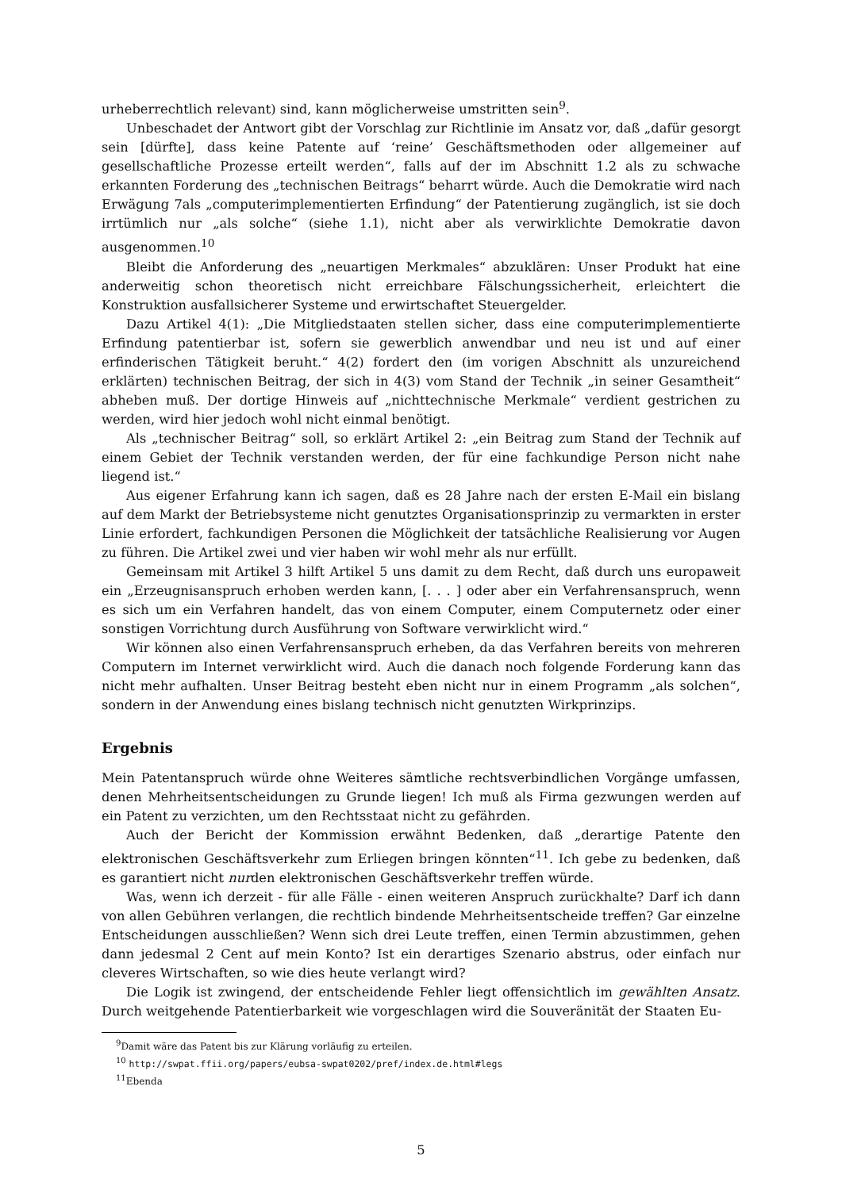urheberrechtlich relevant) sind, kann möglicherweise umstritten sein<sup>9</sup>.
Unbeschadet der Antwort gibt der Vorschlag zur Richtlinie im Ansatz vor, daß „dafür gesorgt sein [dürfte], dass keine Patente auf ‘reine’ Geschäftsmethoden oder allgemeiner auf gesellschaftliche Prozesse erteilt werden“, falls auf der im Abschnitt 1.2 als zu schwache erkannten Forderung des „technischen Beitrags“ beharrt würde. Auch die Demokratie wird nach Erwägung 7als „computerimplementierten Erfindung“ der Patentierung zugänglich, ist sie doch irrtümlich nur „als solche“ (siehe 1.1), nicht aber als verwirklichte Demokratie davon ausgenommen.<sup>10</sup>
Bleibt die Anforderung des „neuartigen Merkmales“ abzuklären: Unser Produkt hat eine anderweitig schon theoretisch nicht erreichbare Fälschungssicherheit, erleichtert die Konstruktion ausfallsicherer Systeme und erwirtschaftet Steuergelder.
Dazu Artikel 4(1): „Die Mitgliedstaaten stellen sicher, dass eine computerimplementierte Erfindung patentierbar ist, sofern sie gewerblich anwendbar und neu ist und auf einer erfinderischen Tätigkeit beruht.“ 4(2) fordert den (im vorigen Abschnitt als unzureichend erklärten) technischen Beitrag, der sich in 4(3) vom Stand der Technik „in seiner Gesamtheit“ abheben muß. Der dortige Hinweis auf „nichttechnische Merkmale“ verdient gestrichen zu werden, wird hier jedoch wohl nicht einmal benötigt.
Als „technischer Beitrag“ soll, so erklärt Artikel 2: „ein Beitrag zum Stand der Technik auf einem Gebiet der Technik verstanden werden, der für eine fachkundige Person nicht nahe liegend ist.“
Aus eigener Erfahrung kann ich sagen, daß es 28 Jahre nach der ersten E-Mail ein bislang auf dem Markt der Betriebsysteme nicht genutztes Organisationsprinzip zu vermarkten in erster Linie erfordert, fachkundigen Personen die Möglichkeit der tatsächliche Realisierung vor Augen zu führen. Die Artikel zwei und vier haben wir wohl mehr als nur erfüllt.
Gemeinsam mit Artikel 3 hilft Artikel 5 uns damit zu dem Recht, daß durch uns europaweit ein „Erzeugnisanspruch erhoben werden kann, [. . . ] oder aber ein Verfahrensanspruch, wenn es sich um ein Verfahren handelt, das von einem Computer, einem Computernetz oder einer sonstigen Vorrichtung durch Ausführung von Software verwirklicht wird.“
Wir können also einen Verfahrensanspruch erheben, da das Verfahren bereits von mehreren Computern im Internet verwirklicht wird. Auch die danach noch folgende Forderung kann das nicht mehr aufhalten. Unser Beitrag besteht eben nicht nur in einem Programm „als solchen“, sondern in der Anwendung eines bislang technisch nicht genutzten Wirkprinzips.
Ergebnis
Mein Patentanspruch würde ohne Weiteres sämtliche rechtsverbindlichen Vorgänge umfassen, denen Mehrheitsentscheidungen zu Grunde liegen! Ich muß als Firma gezwungen werden auf ein Patent zu verzichten, um den Rechtsstaat nicht zu gefährden.
Auch der Bericht der Kommission erwähnt Bedenken, daß „derartige Patente den elektronischen Geschäftsverkehr zum Erliegen bringen könnten“<sup>11</sup>. Ich gebe zu bedenken, daß es garantiert nicht nurden elektronischen Geschäftsverkehr treffen würde.
Was, wenn ich derzeit - für alle Fälle - einen weiteren Anspruch zurückhalte? Darf ich dann von allen Gebühren verlangen, die rechtlich bindende Mehrheitsentscheide treffen? Gar einzelne Entscheidungen ausschließen? Wenn sich drei Leute treffen, einen Termin abzustimmen, gehen dann jedesmal 2 Cent auf mein Konto? Ist ein derartiges Szenario abstrus, oder einfach nur cleveres Wirtschaften, so wie dies heute verlangt wird?
Die Logik ist zwingend, der entscheidende Fehler liegt offensichtlich im gewählten Ansatz. Durch weitgehende Patentierbarkeit wie vorgeschlagen wird die Souveränität der Staaten Eu-
<sup>9</sup> Damit wäre das Patent bis zur Klärung vorläufig zu erteilen.
<sup>10</sup> http://swpat.ffii.org/papers/eubsa-swpat0202/pref/index.de.html#legs
<sup>11</sup> Ebenda
5